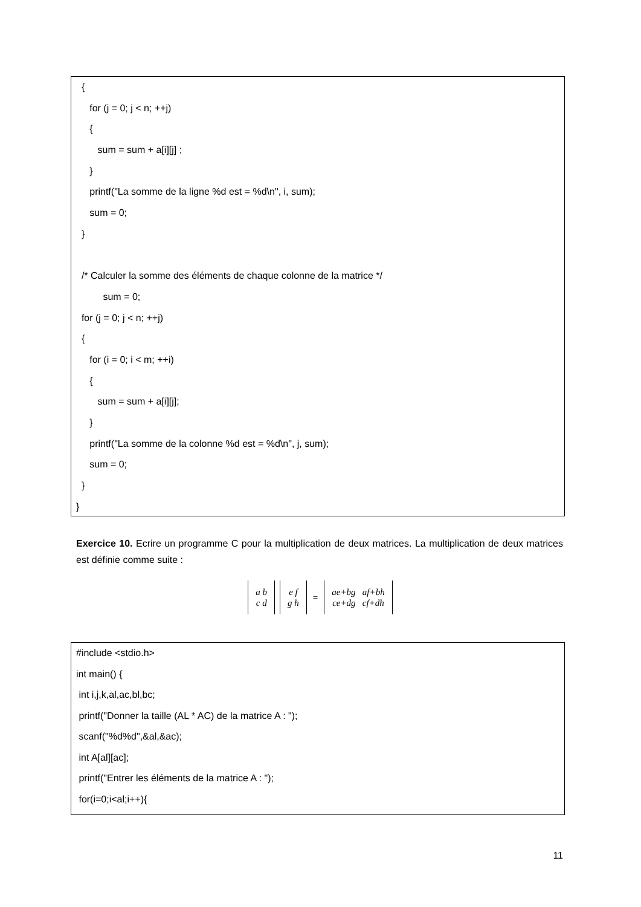{
for (j = 0; j < n; ++j)
{
sum = sum + a[i][j] ;
}
printf("La somme de la ligne %d est = %d\n", i, sum);
sum = 0;
}
/* Calculer la somme des éléments de chaque colonne de la matrice */
sum = 0;
for (j = 0; j < n; ++j)
{
for (i = 0; i < m; ++i)
{
sum = sum + a[i][j];
}
printf("La somme de la colonne %d est = %d\n", j, sum);
sum = 0;
}
}
Exercice 10. Ecrire un programme C pour la multiplication de deux matrices. La multiplication de deux matrices est définie comme suite :
a b
c d
e f
g h
=
ae+bg af+bh
ce+dg cf+dh
#include <stdio.h>
int main() {
int i,j,k,al,ac,bl,bc;
printf("Donner la taille (AL * AC) de la matrice A : ");
scanf("%d%d",&al,&ac);
int A[al][ac];
printf("Entrer les éléments de la matrice A : ");
for(i=0;i<al;i++){
11